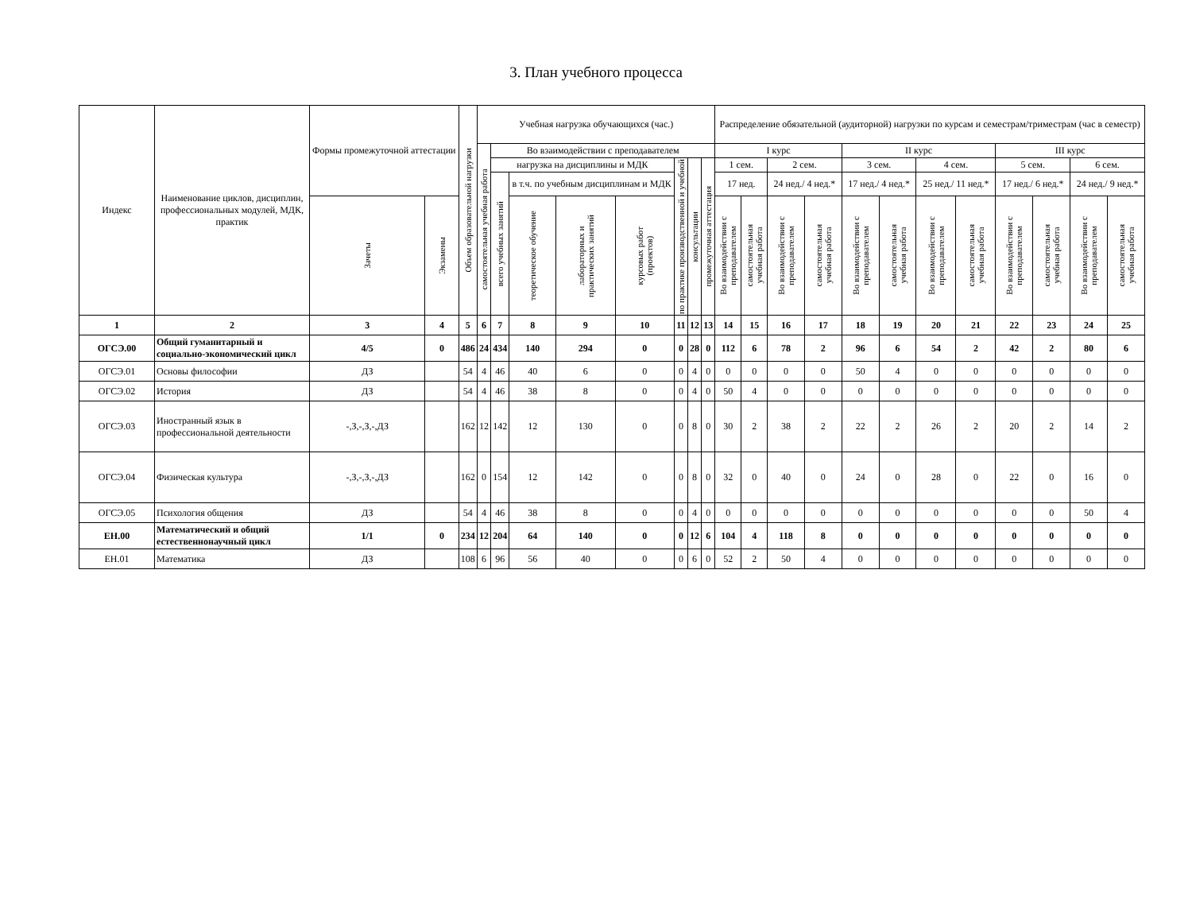3. План учебного процесса
| Индекс | Наименование циклов, дисциплин, профессиональных модулей, МДК, практик | Формы промежуточной аттестации | | Объем образовательной нагрузки | Учебная нагрузка обучающихся (час.) | | | | | | | | Распределение обязательной (аудиторной) нагрузки по курсам и семестрам/триместрам (час в семестр) | | | | | | | | | | | |
| --- | --- | --- | --- | --- | --- | --- | --- | --- | --- | --- | --- | --- | --- | --- | --- | --- | --- | --- | --- | --- | --- | --- | --- | --- |
| | | | | | самостоятельная учебная работа | Во взаимодействии с преподавателем | | | | | | | I курс | | | | II курс | | | | III курс | | | |
| | | | | | | нагрузка на дисциплины и МДК | | | | по практике производственной и учебной | консультации | промежуточная аттестация | 1 сем. | | 2 сем. | | 3 сем. | | 4 сем. | | 5 сем. | | 6 сем. | |
| | | | | | | всего учебных занятий | в т.ч. по учебным дисциплинам и МДК | | | | | | 17 нед. | | 24 нед./ 4 нед.* | | 17 нед./ 4 нед.* | | 25 нед./ 11 нед.* | | 17 нед./ 6 нед.* | | 24 нед./ 9 нед.* | |
| | | Зачеты | Экзамены | | | | теоретическое обучение | лабораторных и практических занятий | курсовых работ (проектов) | | | | Во взаимодействии с преподавателем | самостоятельная учебная работа | Во взаимодействии с преподавателем | самостоятельная учебная работа | Во взаимодействии с преподавателем | самостоятельная учебная работа | Во взаимодействии с преподавателем | самостоятельная учебная работа | Во взаимодействии с преподавателем | самостоятельная учебная работа | Во взаимодействии с преподавателем | самостоятельная учебная работа |
| 1 | 2 | 3 | 4 | 5 | 6 | 7 | 8 | 9 | 10 | 11 | 12 | 13 | 14 | 15 | 16 | 17 | 18 | 19 | 20 | 21 | 22 | 23 | 24 | 25 |
| ОГСЭ.00 | Общий гуманитарный и социально-экономический цикл | 4/5 | 0 | 486 | 24 | 434 | 140 | 294 | 0 | 0 | 28 | 0 | 112 | 6 | 78 | 2 | 96 | 6 | 54 | 2 | 42 | 2 | 80 | 6 |
| ОГСЭ.01 | Основы философии | ДЗ | | 54 | 4 | 46 | 40 | 6 | 0 | 0 | 4 | 0 | 0 | 0 | 0 | 0 | 50 | 4 | 0 | 0 | 0 | 0 | 0 | 0 |
| ОГСЭ.02 | История | ДЗ | | 54 | 4 | 46 | 38 | 8 | 0 | 0 | 4 | 0 | 50 | 4 | 0 | 0 | 0 | 0 | 0 | 0 | 0 | 0 | 0 | 0 |
| ОГСЭ.03 | Иностранный язык в профессиональной деятельности | -,З,-,З,-,ДЗ | | 162 | 12 | 142 | 12 | 130 | 0 | 0 | 8 | 0 | 30 | 2 | 38 | 2 | 22 | 2 | 26 | 2 | 20 | 2 | 14 | 2 |
| ОГСЭ.04 | Физическая культура | -,З,-,З,-,ДЗ | | 162 | 0 | 154 | 12 | 142 | 0 | 0 | 8 | 0 | 32 | 0 | 40 | 0 | 24 | 0 | 28 | 0 | 22 | 0 | 16 | 0 |
| ОГСЭ.05 | Психология общения | ДЗ | | 54 | 4 | 46 | 38 | 8 | 0 | 0 | 4 | 0 | 0 | 0 | 0 | 0 | 0 | 0 | 0 | 0 | 0 | 0 | 50 | 4 |
| ЕН.00 | Математический и общий естественнонаучный цикл | 1/1 | 0 | 234 | 12 | 204 | 64 | 140 | 0 | 0 | 12 | 6 | 104 | 4 | 118 | 8 | 0 | 0 | 0 | 0 | 0 | 0 | 0 | 0 |
| ЕН.01 | Математика | ДЗ | | 108 | 6 | 96 | 56 | 40 | 0 | 0 | 6 | 0 | 52 | 2 | 50 | 4 | 0 | 0 | 0 | 0 | 0 | 0 | 0 | 0 |